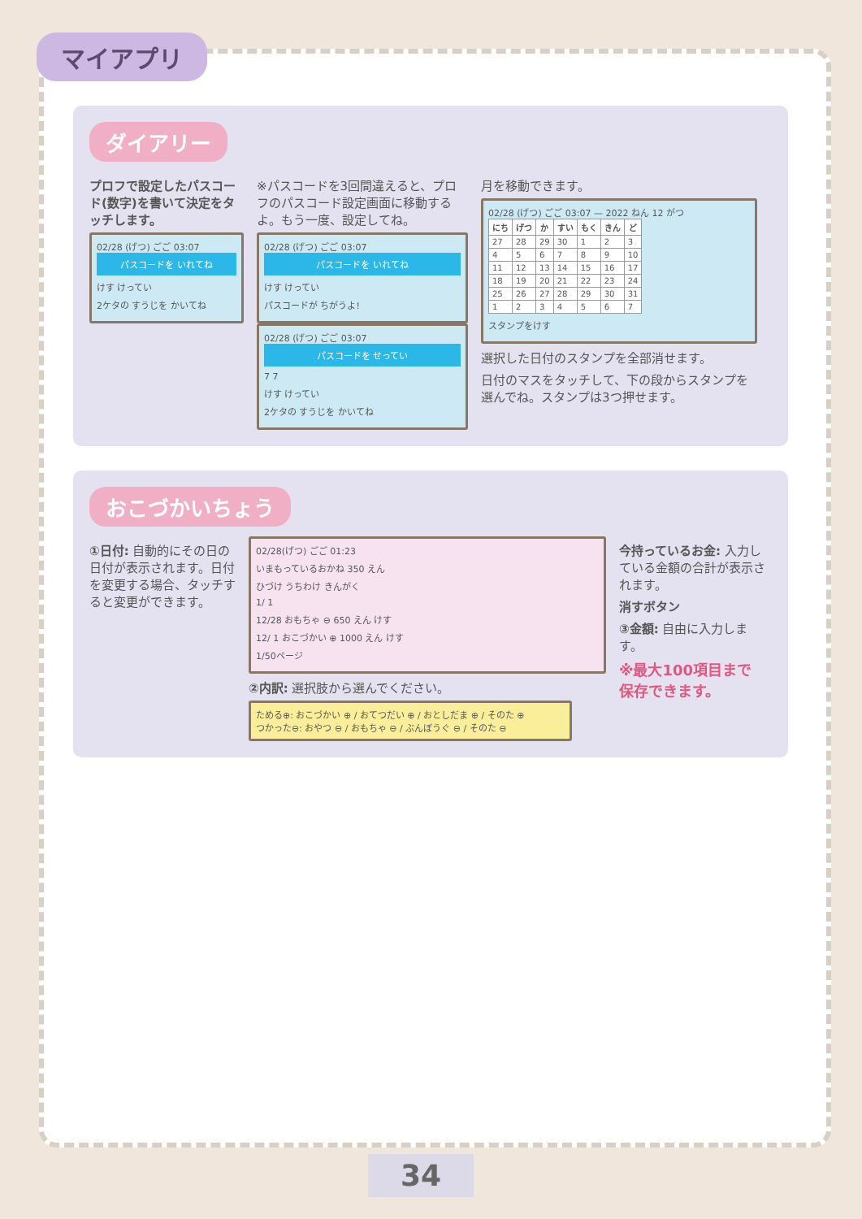マイアプリ
ダイアリー
プロフで設定したパスコード(数字)を書いて決定をタッチします。
02/28 (げつ) ごご 03:07
パスコードを いれてね
けす けってい
2ケタの すうじを かいてね
※パスコードを3回間違えると、プロフのパスコード設定画面に移動するよ。もう一度、設定してね。
02/28 (げつ) ごご 03:07
パスコードを いれてね
けす けってい
パスコードが ちがうよ!
02/28 (げつ) ごご 03:07
パスコードを せってい
7 7
けす けってい
2ケタの すうじを かいてね
月を移動できます。
02/28 (げつ) ごご 03:07 — 2022 ねん 12 がつ
| にち | げつ | か | すい | もく | きん | ど |
| --- | --- | --- | --- | --- | --- | --- |
| 27 | 28 | 29 | 30 | 1 | 2 | 3 |
| 4 | 5 | 6 | 7 | 8 | 9 | 10 |
| 11 | 12 | 13 | 14 | 15 | 16 | 17 |
| 18 | 19 | 20 | 21 | 22 | 23 | 24 |
| 25 | 26 | 27 | 28 | 29 | 30 | 31 |
| 1 | 2 | 3 | 4 | 5 | 6 | 7 |
スタンプをけす
選択した日付のスタンプを全部消せます。
日付のマスをタッチして、下の段からスタンプを選んでね。スタンプは3つ押せます。
おこづかいちょう
①日付: 自動的にその日の日付が表示されます。日付を変更する場合、タッチすると変更ができます。
02/28(げつ) ごご 01:23
いまもっているおかね 350 えん
ひづけ うちわけ きんがく
1/ 1
12/28 おもちゃ ⊖ 650 えん けす
12/ 1 おこづかい ⊕ 1000 えん けす
1/50ページ
②内訳: 選択肢から選んでください。
ためる⊕: おこづかい ⊕ / おてつだい ⊕ / おとしだま ⊕ / そのた ⊕
つかった⊖: おやつ ⊖ / おもちゃ ⊖ / ぶんぼうぐ ⊖ / そのた ⊖
今持っているお金: 入力している金額の合計が表示されます。
消すボタン
③金額: 自由に入力します。
※最大100項目まで保存できます。
34